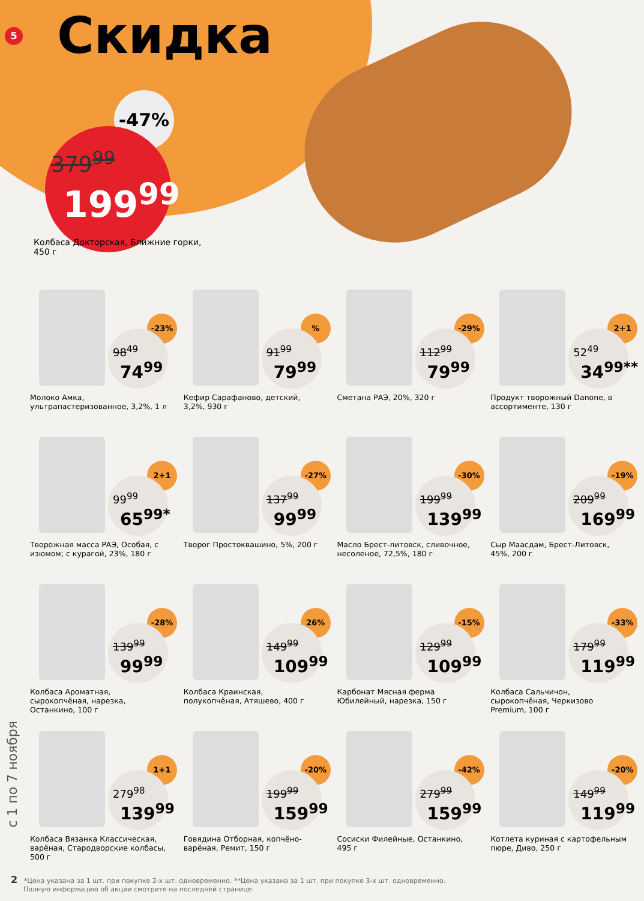5
Скидка
-47%
379<sup>99</sup>
199<sup>99</sup>
Колбаса Докторская, Ближние горки,
450 г
-23%
98<sup>49</sup>
74<sup>99</sup>
Молоко Амка, ультрапастеризованное, 3,2%, 1 л
%
91<sup>99</sup>
79<sup>99</sup>
Кефир Сарафаново, детский, 3,2%, 930 г
-29%
112<sup>99</sup>
79<sup>99</sup>
Сметана РАЭ, 20%, 320 г
2+1
52<sup>49</sup>
34<sup>99**</sup>
Продукт творожный Danone, в ассортименте, 130 г
2+1
99<sup>99</sup>
65<sup>99*</sup>
Творожная масса РАЭ, Особая, с изюмом; с курагой, 23%, 180 г
-27%
137<sup>99</sup>
99<sup>99</sup>
Творог Простоквашино, 5%, 200 г
-30%
199<sup>99</sup>
139<sup>99</sup>
Масло Брест-литовск, сливочное, несоленое, 72,5%, 180 г
-19%
209<sup>99</sup>
169<sup>99</sup>
Сыр Маасдам, Брест-Литовск, 45%, 200 г
-28%
139<sup>99</sup>
99<sup>99</sup>
Колбаса Ароматная, сырокопчёная, нарезка, Останкино, 100 г
26%
149<sup>99</sup>
109<sup>99</sup>
Колбаса Краинская, полукопчёная, Атяшево, 400 г
-15%
129<sup>99</sup>
109<sup>99</sup>
Карбонат Мясная ферма Юбилейный, нарезка, 150 г
-33%
179<sup>99</sup>
119<sup>99</sup>
Колбаса Сальчичон, сырокопчёная, Черкизово Premium, 100 г
1+1
279<sup>98</sup>
139<sup>99</sup>
Колбаса Вязанка Классическая, варёная, Стародворские колбасы, 500 г
-20%
199<sup>99</sup>
159<sup>99</sup>
Говядина Отборная, копчёно-варёная, Ремит, 150 г
-42%
279<sup>99</sup>
159<sup>99</sup>
Сосиски Филейные, Останкино, 495 г
-20%
149<sup>99</sup>
119<sup>99</sup>
Котлета куриная с картофельным пюре, Диво, 250 г
с 1 по 7 ноября
2 *Цена указана за 1 шт. при покупке 2-х шт. одновременно. **Цена указана за 1 шт. при покупке 3-х шт. одновременно.
Полную информацию об акции смотрите на последней странице.